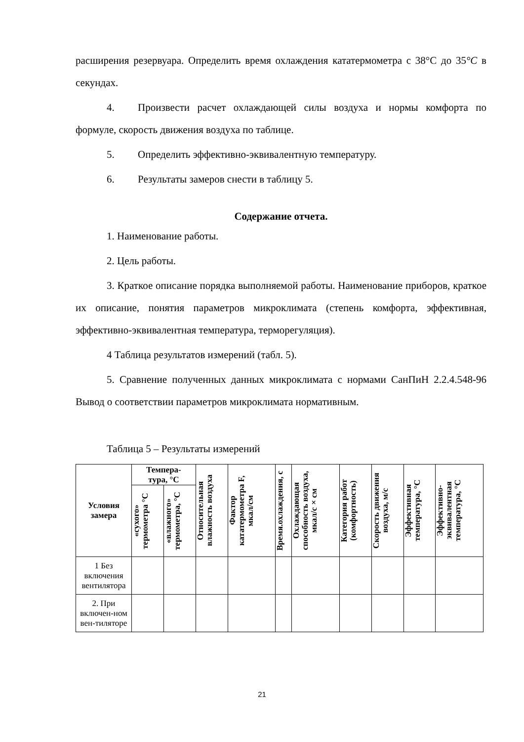расширения резервуара. Определить время охлаждения кататермометра с 38°С до 35°С в секундах.
4. Произвести расчет охлаждающей силы воздуха и нормы комфорта по формуле, скорость движения воздуха по таблице.
5. Определить эффективно-эквивалентную температуру.
6. Результаты замеров снести в таблицу 5.
Содержание отчета.
1. Наименование работы.
2. Цель работы.
3. Краткое описание порядка выполняемой работы. Наименование приборов, краткое их описание, понятия параметров микроклимата (степень комфорта, эффективная, эффективно-эквивалентная температура, терморегуляция).
4 Таблица результатов измерений (табл. 5).
5. Сравнение полученных данных микроклимата с нормами СанПиН 2.2.4.548-96 Вывод о соответствии параметров микроклимата нормативным.
Таблица 5 – Результаты измерений
| Условия замера | Темпера- тура, °С | | Относительная влажность воздуха | Фактор кататермометра F, мкал/см | Время.охлаждения, с | Охлаждающая способность воздуха, мкал/с×см | Категория работ (комфортность) | Скорость движения воздуха, м/с | Эффективная температура, °С | Эффективно-эквивалентная температура, °С |
| --- | --- | --- | --- | --- | --- | --- | --- | --- | --- | --- |
| | «сухого» термометра °С | «влажного» термометра, °С | | | | | | | | |
| 1 Без включения вентилятора | | | | | | | | | | |
| 2. При включен-ном вен-тиляторе | | | | | | | | | | |
21